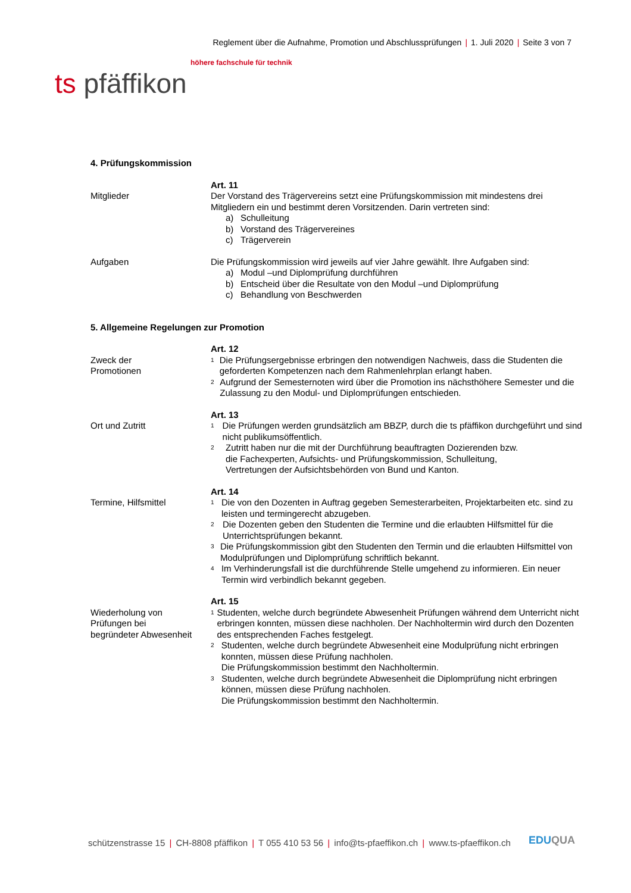Reglement über die Aufnahme, Promotion und Abschlussprüfungen | 1. Juli 2020 | Seite 3 von 7
höhere fachschule für technik
ts pfäffikon
4. Prüfungskommission
Mitglieder
Art. 11
Der Vorstand des Trägervereins setzt eine Prüfungskommission mit mindestens drei Mitgliedern ein und bestimmt deren Vorsitzenden. Darin vertreten sind:
a) Schulleitung
b) Vorstand des Trägervereines
c) Trägerverein
Aufgaben Die Prüfungskommission wird jeweils auf vier Jahre gewählt. Ihre Aufgaben sind:
a) Modul –und Diplomprüfung durchführen
b) Entscheid über die Resultate von den Modul –und Diplomprüfung
c) Behandlung von Beschwerden
5. Allgemeine Regelungen zur Promotion
Zweck der
Promotionen
Art. 12
<sup>1</sup>
Die Prüfungsergebnisse erbringen den notwendigen Nachweis, dass die Studenten die geforderten Kompetenzen nach dem Rahmenlehrplan erlangt haben.
<sup>2</sup>
Aufgrund der Semesternoten wird über die Promotion ins nächsthöhere Semester und die Zulassung zu den Modul- und Diplomprüfungen entschieden.
Ort und Zutritt
Art. 13
<sup>1</sup>
Die Prüfungen werden grundsätzlich am BBZP, durch die ts pfäffikon durchgeführt und sind nicht publikumsöffentlich.
<sup>2</sup>
Zutritt haben nur die mit der Durchführung beauftragten Dozierenden bzw.
die Fachexperten, Aufsichts- und Prüfungskommission, Schulleitung,
Vertretungen der Aufsichtsbehörden von Bund und Kanton.
Termine, Hilfsmittel
Art. 14
<sup>1</sup>
Die von den Dozenten in Auftrag gegeben Semesterarbeiten, Projektarbeiten etc. sind zu leisten und termingerecht abzugeben.
<sup>2</sup>
Die Dozenten geben den Studenten die Termine und die erlaubten Hilfsmittel für die Unterrichtsprüfungen bekannt.
<sup>3</sup>
Die Prüfungskommission gibt den Studenten den Termin und die erlaubten Hilfsmittel von Modulprüfungen und Diplomprüfung schriftlich bekannt.
<sup>4</sup>
Im Verhinderungsfall ist die durchführende Stelle umgehend zu informieren. Ein neuer Termin wird verbindlich bekannt gegeben.
Wiederholung von
Prüfungen bei
begründeter Abwesenheit
Art. 15
<sup>1</sup>
Studenten, welche durch begründete Abwesenheit Prüfungen während dem Unterricht nicht erbringen konnten, müssen diese nachholen. Der Nachholtermin wird durch den Dozenten des entsprechenden Faches festgelegt.
<sup>2</sup>
Studenten, welche durch begründete Abwesenheit eine Modulprüfung nicht erbringen konnten, müssen diese Prüfung nachholen.
Die Prüfungskommission bestimmt den Nachholtermin.
<sup>3</sup>
Studenten, welche durch begründete Abwesenheit die Diplomprüfung nicht erbringen können, müssen diese Prüfung nachholen.
Die Prüfungskommission bestimmt den Nachholtermin.
schützenstrasse 15 | CH-8808 pfäffikon | T 055 410 53 56 | info@ts-pfaeffikon.ch | www.ts-pfaeffikon.ch
EDUQUA